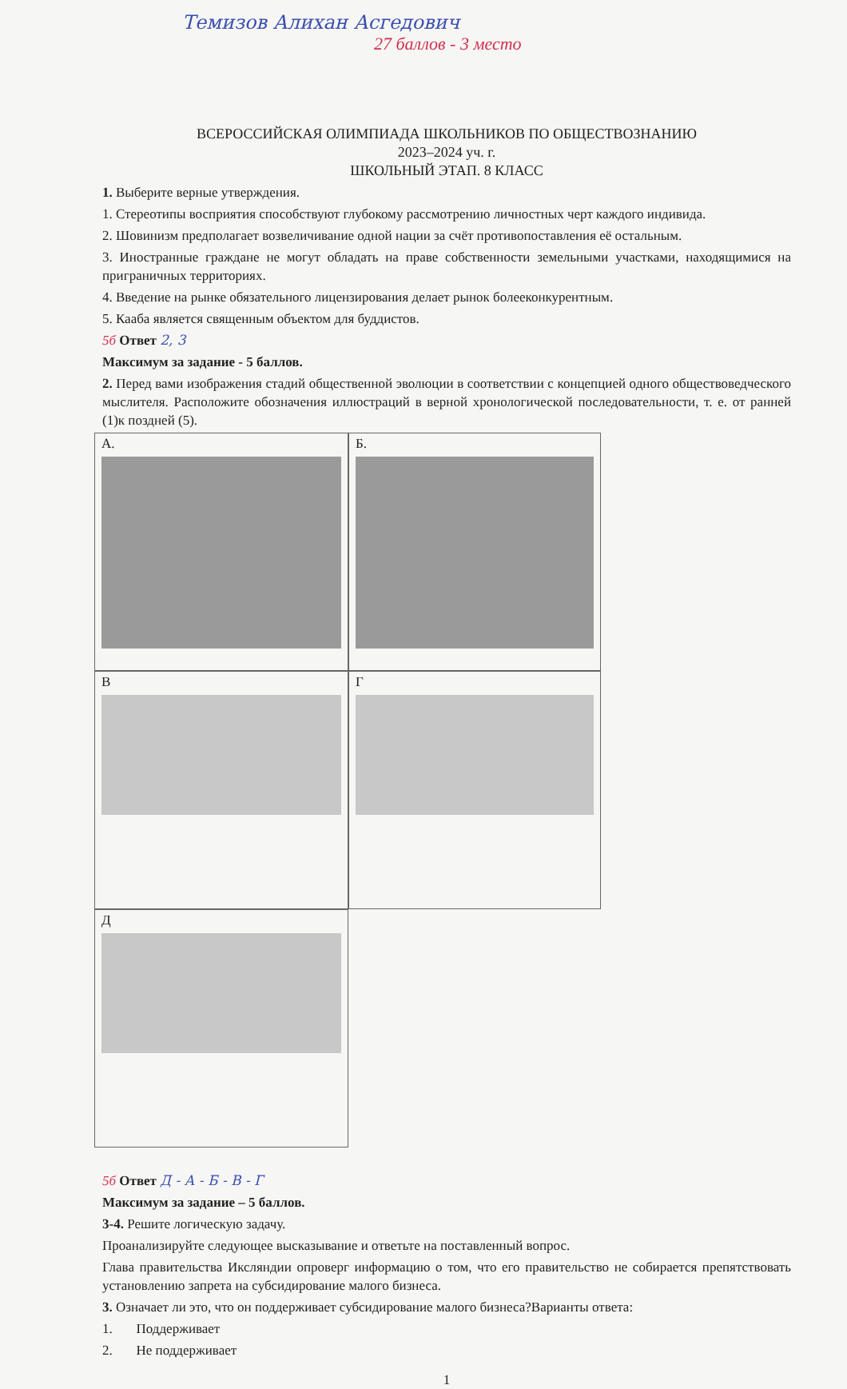Темизов Алихан Асгедович
27 баллов - 3 место
ВСЕРОССИЙСКАЯ ОЛИМПИАДА ШКОЛЬНИКОВ ПО ОБЩЕСТВОЗНАНИЮ
2023–2024 уч. г.
ШКОЛЬНЫЙ ЭТАП. 8 КЛАСС
1. Выберите верные утверждения.
1. Стереотипы восприятия способствуют глубокому рассмотрению личностных черт каждого индивида.
2. Шовинизм предполагает возвеличивание одной нации за счёт противопоставления её остальным.
3. Иностранные граждане не могут обладать на праве собственности земельными участками, находящимися на приграничных территориях.
4. Введение на рынке обязательного лицензирования делает рынок болееконкурентным.
5. Кааба является священным объектом для буддистов.
5б Ответ 2, 3
Максимум за задание - 5 баллов.
2. Перед вами изображения стадий общественной эволюции в соответствии с концепцией одного обществоведческого мыслителя. Расположите обозначения иллюстраций в верной хронологической последовательности, т. е. от ранней (1)к поздней (5).
А.
Б.
В
Г
Д
5б Ответ Д - А - Б - В - Г
Максимум за задание – 5 баллов.
3-4. Решите логическую задачу.
Проанализируйте следующее высказывание и ответьте на поставленный вопрос.
Глава правительства Иксляндии опроверг информацию о том, что его правительство не собирается препятствовать установлению запрета на субсидирование малого бизнеса.
3. Означает ли это, что он поддерживает субсидирование малого бизнеса?Варианты ответа:
1. Поддерживает
2. Не поддерживает
1